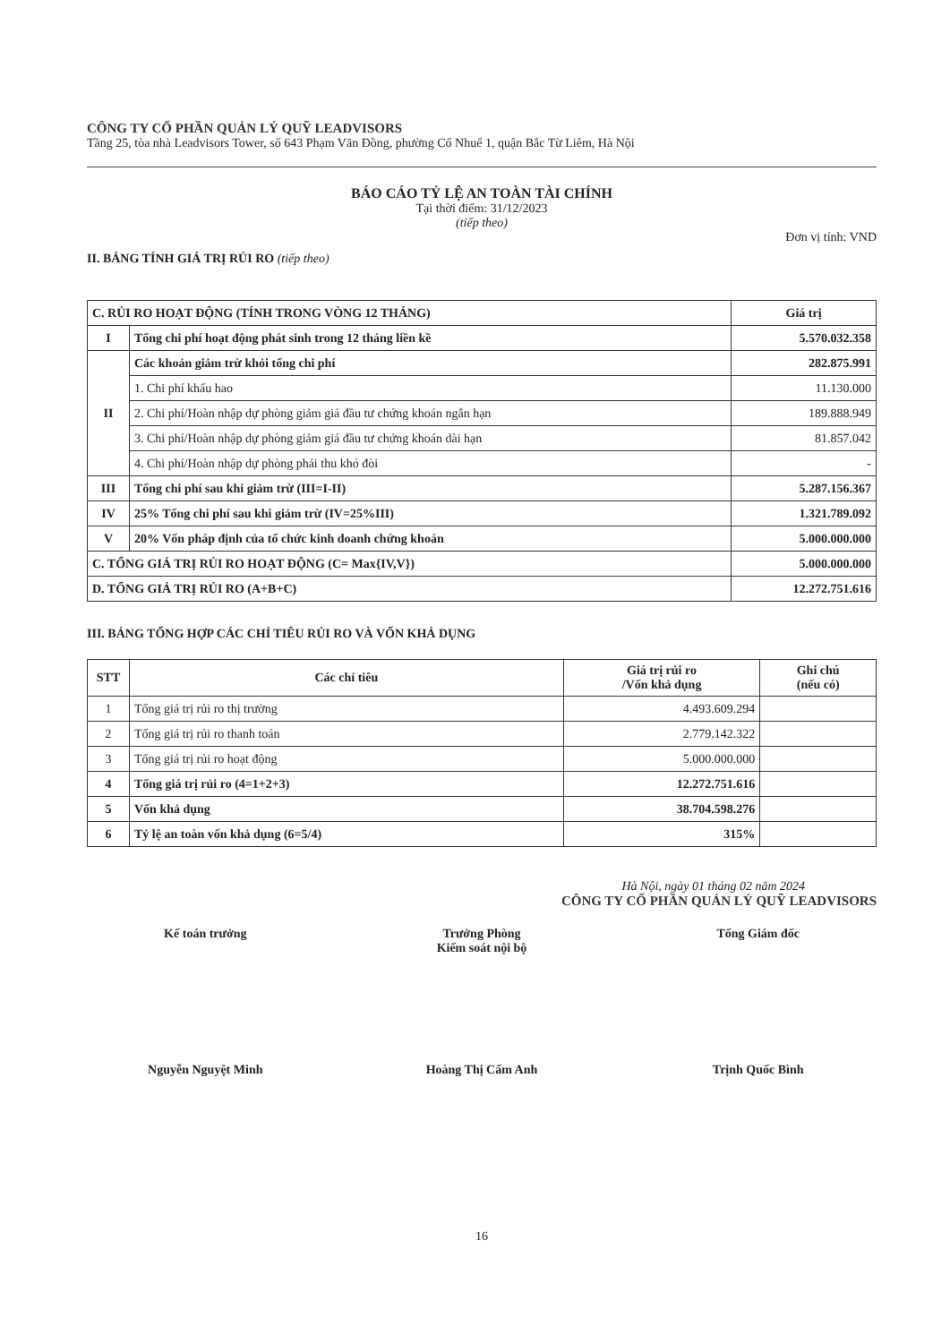CÔNG TY CỔ PHẦN QUẢN LÝ QUỸ LEADVISORS
Tầng 25, tòa nhà Leadvisors Tower, số 643 Phạm Văn Đồng, phường Cổ Nhuế 1, quận Bắc Từ Liêm, Hà Nội
BÁO CÁO TỶ LỆ AN TOÀN TÀI CHÍNH
Tại thời điểm: 31/12/2023
(tiếp theo)
Đơn vị tính: VND
II. BẢNG TÍNH GIÁ TRỊ RỦI RO (tiếp theo)
| C. RỦI RO HOẠT ĐỘNG (TÍNH TRONG VÒNG 12 THÁNG) | | Giá trị |
| --- | --- | --- |
| I | Tổng chi phí hoạt động phát sinh trong 12 tháng liền kề | 5.570.032.358 |
| II | Các khoản giảm trừ khỏi tổng chi phí | 282.875.991 |
| | 1. Chi phí khấu hao | 11.130.000 |
| | 2. Chi phí/Hoàn nhập dự phòng giảm giá đầu tư chứng khoán ngắn hạn | 189.888.949 |
| | 3. Chi phí/Hoàn nhập dự phòng giảm giá đầu tư chứng khoán dài hạn | 81.857.042 |
| | 4. Chi phí/Hoàn nhập dự phòng phải thu khó đòi | - |
| III | Tổng chi phí sau khi giảm trừ (III=I-II) | 5.287.156.367 |
| IV | 25% Tổng chi phí sau khi giảm trừ (IV=25%III) | 1.321.789.092 |
| V | 20% Vốn pháp định của tổ chức kinh doanh chứng khoán | 5.000.000.000 |
| C. TỔNG GIÁ TRỊ RỦI RO HOẠT ĐỘNG (C= Max{IV,V}) | | 5.000.000.000 |
| D. TỔNG GIÁ TRỊ RỦI RO (A+B+C) | | 12.272.751.616 |
III. BẢNG TỔNG HỢP CÁC CHỈ TIÊU RỦI RO VÀ VỐN KHẢ DỤNG
| STT | Các chỉ tiêu | Giá trị rủi ro /Vốn khả dụng | Ghi chú (nếu có) |
| --- | --- | --- | --- |
| 1 | Tổng giá trị rủi ro thị trường | 4.493.609.294 | |
| 2 | Tổng giá trị rủi ro thanh toán | 2.779.142.322 | |
| 3 | Tổng giá trị rủi ro hoạt động | 5.000.000.000 | |
| 4 | Tổng giá trị rủi ro (4=1+2+3) | 12.272.751.616 | |
| 5 | Vốn khả dụng | 38.704.598.276 | |
| 6 | Tỷ lệ an toàn vốn khả dụng (6=5/4) | 315% | |
Hà Nội, ngày 01 tháng 02 năm 2024
CÔNG TY CỔ PHẦN QUẢN LÝ QUỸ LEADVISORS
Kế toán trưởng Trưởng Phòng
Kiểm soát nội bộ
Tổng Giám đốc
Nguyễn Nguyệt Minh Hoàng Thị Cẩm Anh Trịnh Quốc Bình
16